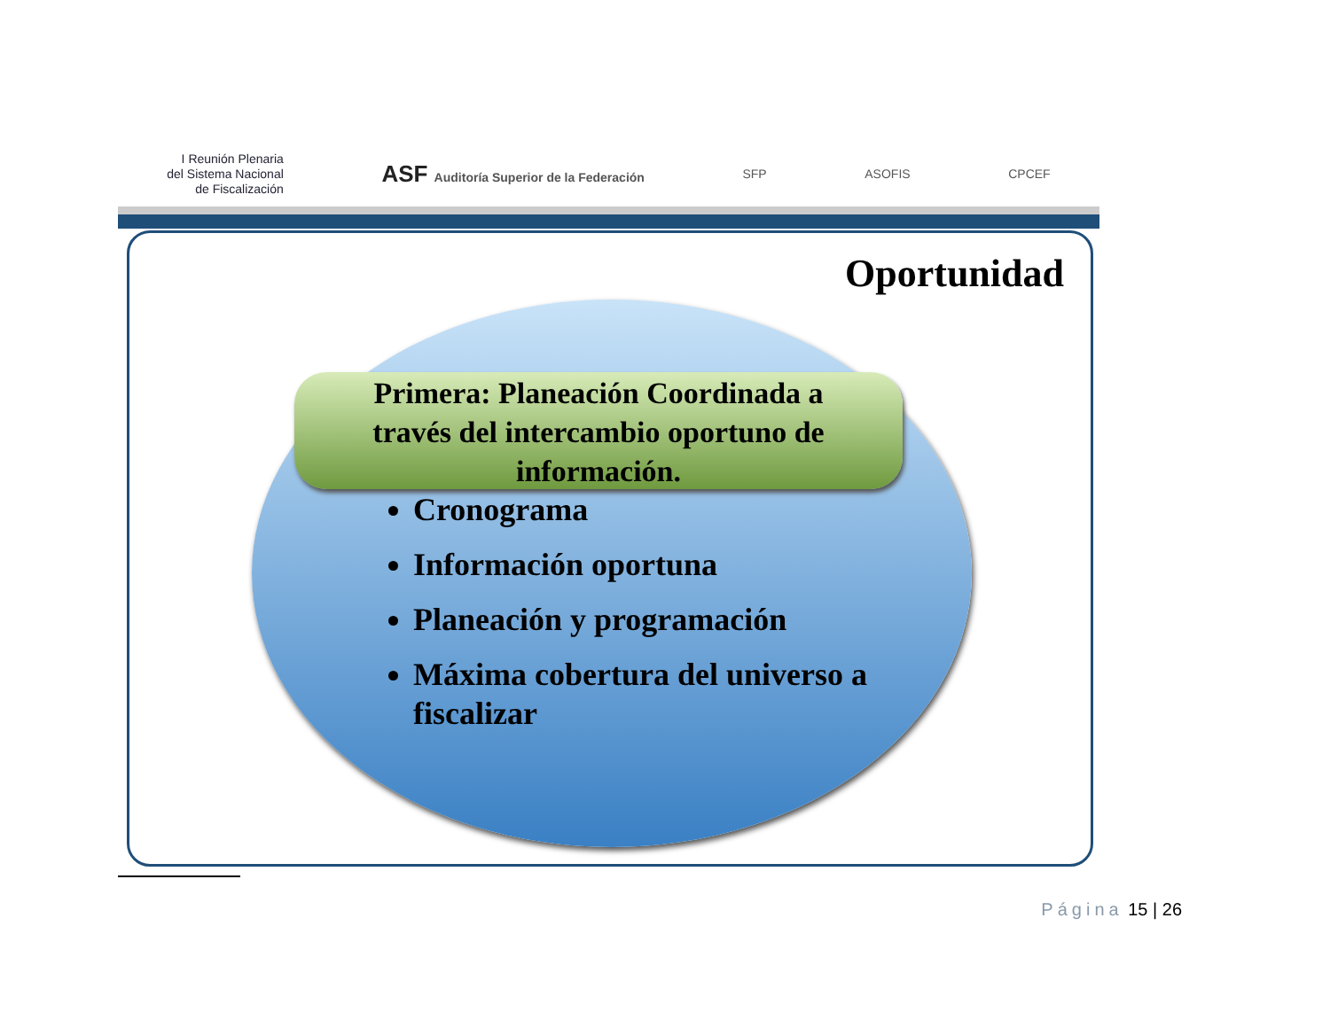I Reunión Plenaria
del Sistema Nacional
de Fiscalización
ASF Auditoría Superior de la Federación
SFP ASOFIS CPCEF
Oportunidad
Primera: Planeación Coordinada a
través del intercambio oportuno de
información.
Cronograma
Información oportuna
Planeación y programación
Máxima cobertura del universo a fiscalizar
Página 15 | 26